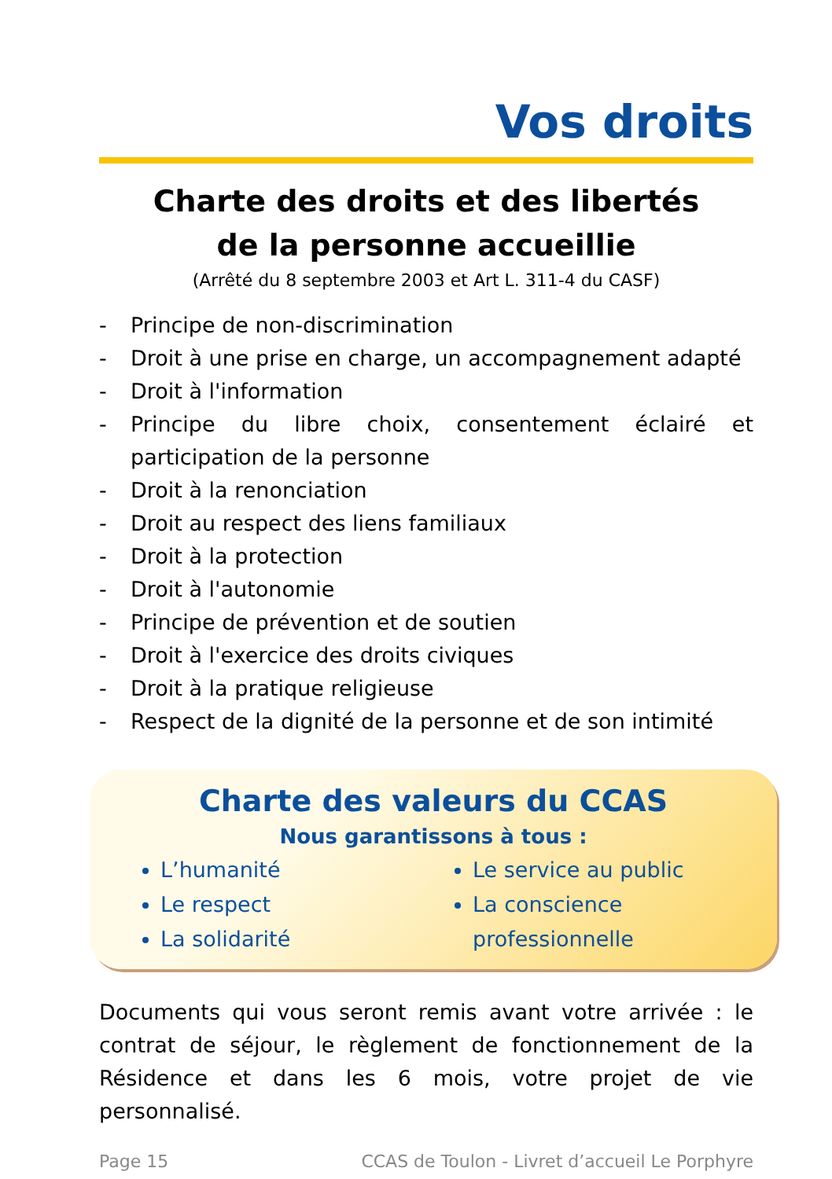Vos droits
Charte des droits et des libertés
de la personne accueillie
(Arrêté du 8 septembre 2003 et Art L. 311-4 du CASF)
- Principe de non-discrimination
- Droit à une prise en charge, un accompagnement adapté
- Droit à l'information
- Principe du libre choix, consentement éclairé et participation de la personne
- Droit à la renonciation
- Droit au respect des liens familiaux
- Droit à la protection
- Droit à l'autonomie
- Principe de prévention et de soutien
- Droit à l'exercice des droits civiques
- Droit à la pratique religieuse
- Respect de la dignité de la personne et de son intimité
Charte des valeurs du CCAS
Nous garantissons à tous :
L’humanité
Le respect
La solidarité
Le service au public
La conscience professionnelle
Documents qui vous seront remis avant votre arrivée : le contrat de séjour, le règlement de fonctionnement de la Résidence et dans les 6 mois, votre projet de vie personnalisé.
Page 15 CCAS de Toulon - Livret d’accueil Le Porphyre